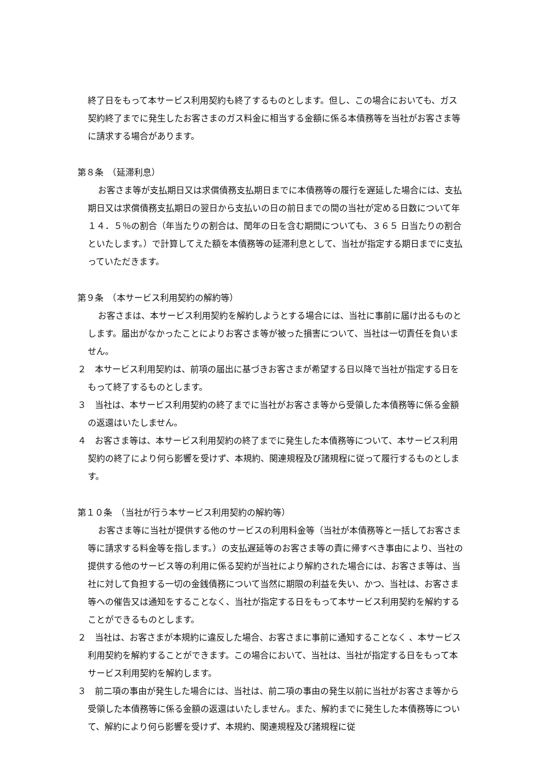終了日をもって本サービス利用契約も終了するものとします。但し、この場合においても、ガス契約終了までに発生したお客さまのガス料金に相当する金額に係る本債務等を当社がお客さま等に請求する場合があります。
第８条　（延滞利息）
お客さま等が支払期日又は求償債務支払期日までに本債務等の履行を遅延した場合には、支払期日又は求償債務支払期日の翌日から支払いの日の前日までの間の当社が定める日数について年 １４．５％の割合（年当たりの割合は、閏年の日を含む期間についても、３６５ 日当たりの割合といたします。）で計算してえた額を本債務等の延滞利息として、当社が指定する期日までに支払っていただきます。
第９条　（本サービス利用契約の解約等）
お客さまは、本サービス利用契約を解約しようとする場合には、当社に事前に届け出るものとします。届出がなかったことによりお客さま等が被った損害について、当社は一切責任を負いません。
２　本サービス利用契約は、前項の届出に基づきお客さまが希望する日以降で当社が指定する日をもって終了するものとします。
３　当社は、本サービス利用契約の終了までに当社がお客さま等から受領した本債務等に係る金額の返還はいたしません。
４　お客さま等は、本サービス利用契約の終了までに発生した本債務等について、本サービス利用契約の終了により何ら影響を受けず、本規約、関連規程及び諸規程に従って履行するものとします。
第１０条　（当社が行う本サービス利用契約の解約等）
お客さま等に当社が提供する他のサービスの利用料金等（当社が本債務等と一括してお客さま等に請求する料金等を指します。）の支払遅延等のお客さま等の責に帰すべき事由により、当社の提供する他のサービス等の利用に係る契約が当社により解約された場合には、お客さま等は、当社に対して負担する一切の金銭債務について当然に期限の利益を失い、かつ、当社は、お客さま等への催告又は通知をすることなく、当社が指定する日をもって本サービス利用契約を解約することができるものとします。
２　当社は、お客さまが本規約に違反した場合、お客さまに事前に通知することなく 、本サービス利用契約を解約することができます。この場合において、当社は、当社が指定する日をもって本サービス利用契約を解約します。
３　前二項の事由が発生した場合には、当社は、前二項の事由の発生以前に当社がお客さま等から受領した本債務等に係る金額の返還はいたしません。また、解約までに発生した本債務等について、解約により何ら影響を受けず、本規約、関連規程及び諸規程に従